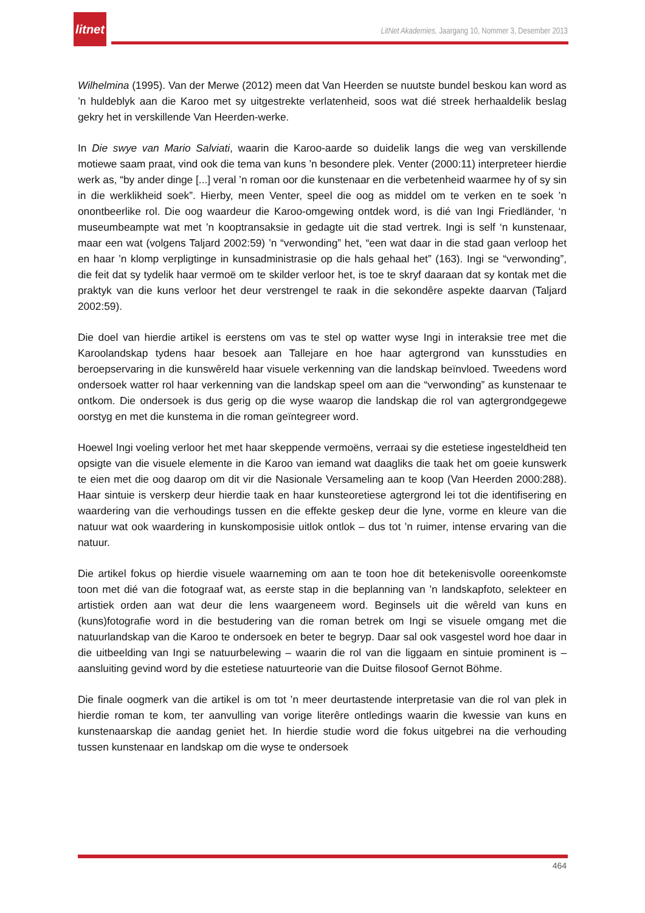litnet
LitNet Akademies, Jaargang 10, Nommer 3, Desember 2013
Wilhelmina (1995). Van der Merwe (2012) meen dat Van Heerden se nuutste bundel beskou kan word as ’n huldeblyk aan die Karoo met sy uitgestrekte verlatenheid, soos wat dié streek herhaaldelik beslag gekry het in verskillende Van Heerden-werke.
In Die swye van Mario Salviati, waarin die Karoo-aarde so duidelik langs die weg van verskillende motiewe saam praat, vind ook die tema van kuns ’n besondere plek. Venter (2000:11) interpreteer hierdie werk as, “by ander dinge [...] veral ’n roman oor die kunstenaar en die verbetenheid waarmee hy of sy sin in die werklikheid soek”. Hierby, meen Venter, speel die oog as middel om te verken en te soek ’n onontbeerlike rol. Die oog waardeur die Karoo-omgewing ontdek word, is dié van Ingi Friedländer, ‘n museumbeampte wat met ’n kooptransaksie in gedagte uit die stad vertrek. Ingi is self ‘n kunstenaar, maar een wat (volgens Taljard 2002:59) ’n “verwonding” het, “een wat daar in die stad gaan verloop het en haar ’n klomp verpligtinge in kunsadministrasie op die hals gehaal het” (163). Ingi se “verwonding”, die feit dat sy tydelik haar vermoë om te skilder verloor het, is toe te skryf daaraan dat sy kontak met die praktyk van die kuns verloor het deur verstrengel te raak in die sekondêre aspekte daarvan (Taljard 2002:59).
Die doel van hierdie artikel is eerstens om vas te stel op watter wyse Ingi in interaksie tree met die Karoolandskap tydens haar besoek aan Tallejare en hoe haar agtergrond van kunsstudies en beroepservaring in die kunswêreld haar visuele verkenning van die landskap beïnvloed. Tweedens word ondersoek watter rol haar verkenning van die landskap speel om aan die “verwonding” as kunstenaar te ontkom. Die ondersoek is dus gerig op die wyse waarop die landskap die rol van agtergrondgegewe oorstyg en met die kunstema in die roman geïntegreer word.
Hoewel Ingi voeling verloor het met haar skeppende vermoëns, verraai sy die estetiese ingesteldheid ten opsigte van die visuele elemente in die Karoo van iemand wat daagliks die taak het om goeie kunswerk te eien met die oog daarop om dit vir die Nasionale Versameling aan te koop (Van Heerden 2000:288). Haar sintuie is verskerp deur hierdie taak en haar kunsteoretiese agtergrond lei tot die identifisering en waardering van die verhoudings tussen en die effekte geskep deur die lyne, vorme en kleure van die natuur wat ook waardering in kunskomposisie uitlok ontlok – dus tot ’n ruimer, intense ervaring van die natuur.
Die artikel fokus op hierdie visuele waarneming om aan te toon hoe dit betekenisvolle ooreenkomste toon met dié van die fotograaf wat, as eerste stap in die beplanning van ’n landskapfoto, selekteer en artistiek orden aan wat deur die lens waargeneem word. Beginsels uit die wêreld van kuns en (kuns)fotografie word in die bestudering van die roman betrek om Ingi se visuele omgang met die natuurlandskap van die Karoo te ondersoek en beter te begryp. Daar sal ook vasgestel word hoe daar in die uitbeelding van Ingi se natuurbelewing – waarin die rol van die liggaam en sintuie prominent is – aansluiting gevind word by die estetiese natuurteorie van die Duitse filosoof Gernot Böhme.
Die finale oogmerk van die artikel is om tot ’n meer deurtastende interpretasie van die rol van plek in hierdie roman te kom, ter aanvulling van vorige literêre ontledings waarin die kwessie van kuns en kunstenaarskap die aandag geniet het. In hierdie studie word die fokus uitgebrei na die verhouding tussen kunstenaar en landskap om die wyse te ondersoek
464